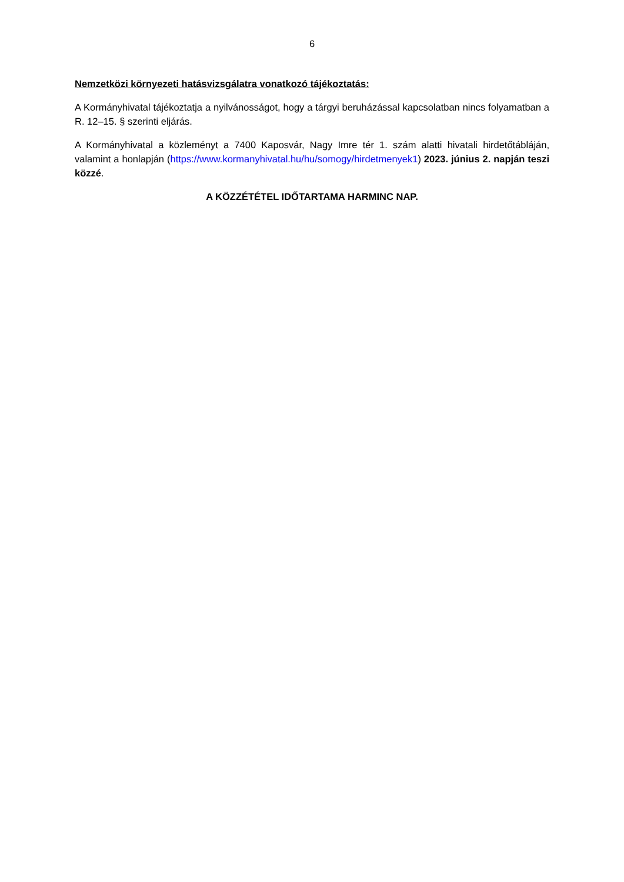6
Nemzetközi környezeti hatásvizsgálatra vonatkozó tájékoztatás:
A Kormányhivatal tájékoztatja a nyilvánosságot, hogy a tárgyi beruházással kapcsolatban nincs folyamatban a R. 12–15. § szerinti eljárás.
A Kormányhivatal a közleményt a 7400 Kaposvár, Nagy Imre tér 1. szám alatti hivatali hirdetőtábláján, valamint a honlapján (https://www.kormanyhivatal.hu/hu/somogy/hirdetmenyek1) 2023. június 2. napján teszi közzé.
A KÖZZÉTÉTEL IDŐTARTAMA HARMINC NAP.